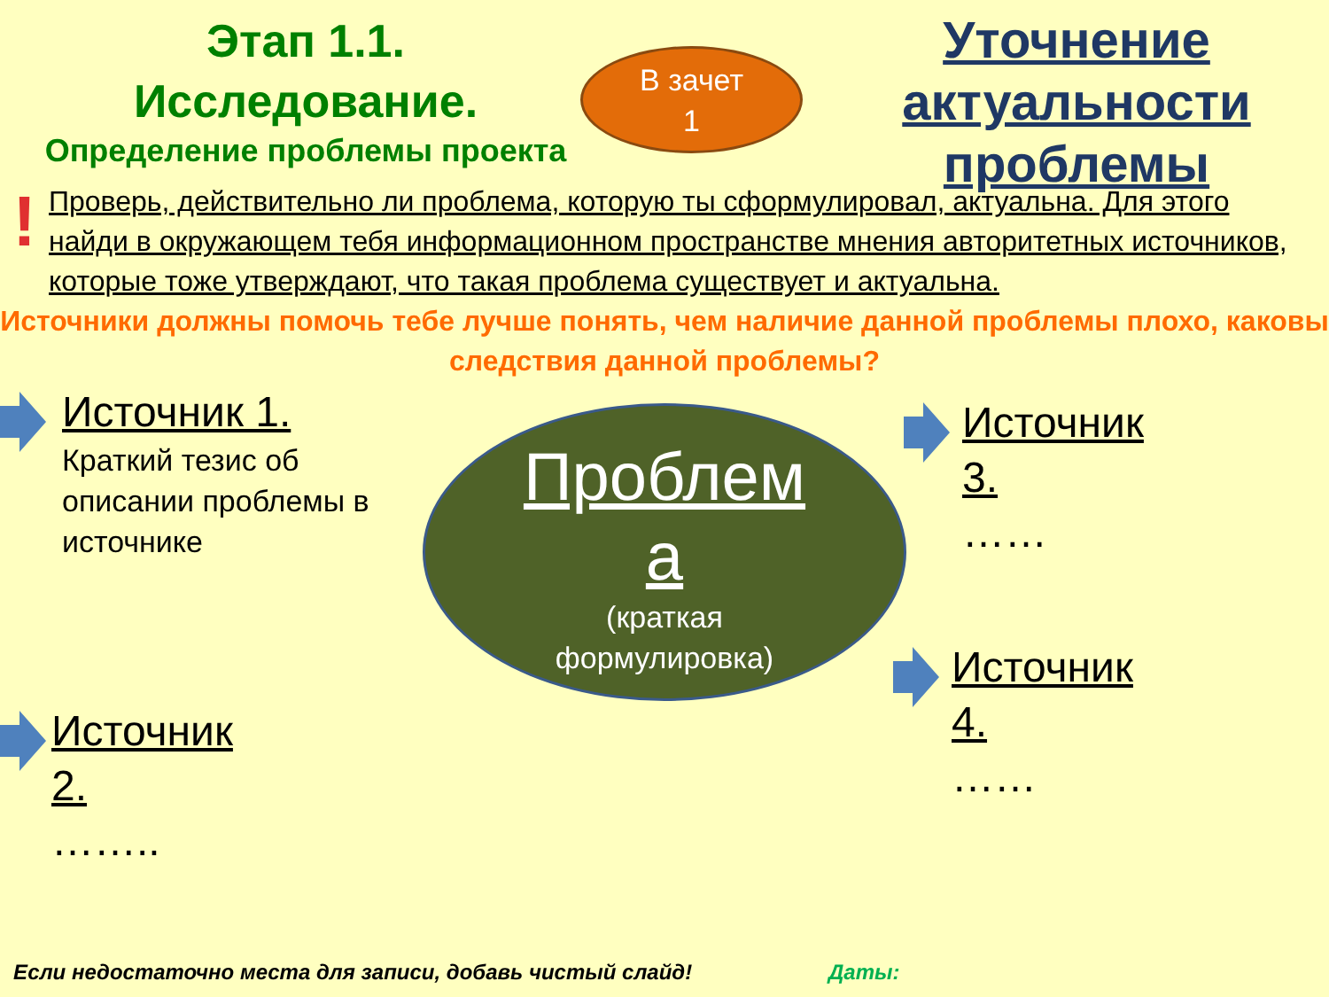Этап 1.1.
Исследование.
Определение проблемы проекта
В зачет
1
Уточнение актуальности проблемы
!
Проверь, действительно ли проблема, которую ты сформулировал, актуальна. Для этого найди в окружающем тебя информационном пространстве мнения авторитетных источников, которые тоже утверждают, что такая проблема существует и актуальна.
Источники должны помочь тебе лучше понять, чем наличие данной проблемы плохо, каковы следствия данной проблемы?
Проблем
а
(краткая
формулировка)
Источник 1.
Краткий тезис об
описании проблемы в
источнике
Источник
2.
……..
Источник
3.
……
Источник
4.
……
Если недостаточно места для записи, добавь чистый слайд! Даты: